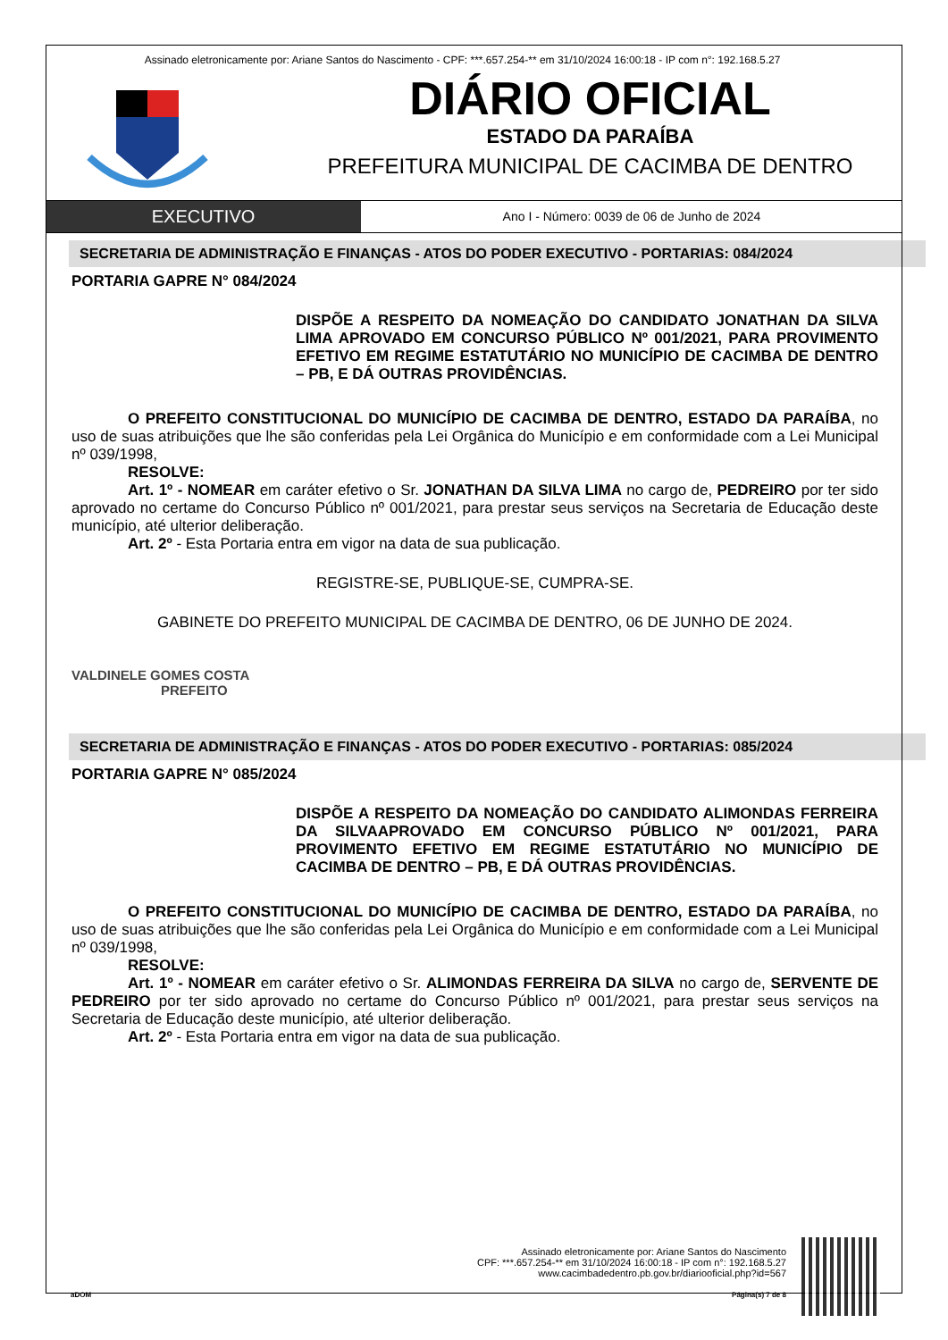Assinado eletronicamente por: Ariane Santos do Nascimento - CPF: ***.657.254-** em 31/10/2024 16:00:18 - IP com n°: 192.168.5.27
DIÁRIO OFICIAL
ESTADO DA PARAÍBA
PREFEITURA MUNICIPAL DE CACIMBA DE DENTRO
EXECUTIVO
Ano I - Número: 0039 de 06 de Junho de 2024
SECRETARIA DE ADMINISTRAÇÃO E FINANÇAS - ATOS DO PODER EXECUTIVO - PORTARIAS: 084/2024
PORTARIA GAPRE N° 084/2024
DISPÕE A RESPEITO DA NOMEAÇÃO DO CANDIDATO JONATHAN DA SILVA LIMA APROVADO EM CONCURSO PÚBLICO Nº 001/2021, PARA PROVIMENTO EFETIVO EM REGIME ESTATUTÁRIO NO MUNICÍPIO DE CACIMBA DE DENTRO – PB, E DÁ OUTRAS PROVIDÊNCIAS.
O PREFEITO CONSTITUCIONAL DO MUNICÍPIO DE CACIMBA DE DENTRO, ESTADO DA PARAÍBA, no uso de suas atribuições que lhe são conferidas pela Lei Orgânica do Município e em conformidade com a Lei Municipal nº 039/1998,
RESOLVE:
Art. 1º - NOMEAR em caráter efetivo o Sr. JONATHAN DA SILVA LIMA no cargo de, PEDREIRO por ter sido aprovado no certame do Concurso Público nº 001/2021, para prestar seus serviços na Secretaria de Educação deste município, até ulterior deliberação.
Art. 2º - Esta Portaria entra em vigor na data de sua publicação.
REGISTRE-SE, PUBLIQUE-SE, CUMPRA-SE.
GABINETE DO PREFEITO MUNICIPAL DE CACIMBA DE DENTRO, 06 DE JUNHO DE 2024.
VALDINELE GOMES COSTA
PREFEITO
SECRETARIA DE ADMINISTRAÇÃO E FINANÇAS - ATOS DO PODER EXECUTIVO - PORTARIAS: 085/2024
PORTARIA GAPRE N° 085/2024
DISPÕE A RESPEITO DA NOMEAÇÃO DO CANDIDATO ALIMONDAS FERREIRA DA SILVAAPROVADO EM CONCURSO PÚBLICO Nº 001/2021, PARA PROVIMENTO EFETIVO EM REGIME ESTATUTÁRIO NO MUNICÍPIO DE CACIMBA DE DENTRO – PB, E DÁ OUTRAS PROVIDÊNCIAS.
O PREFEITO CONSTITUCIONAL DO MUNICÍPIO DE CACIMBA DE DENTRO, ESTADO DA PARAÍBA, no uso de suas atribuições que lhe são conferidas pela Lei Orgânica do Município e em conformidade com a Lei Municipal nº 039/1998,
RESOLVE:
Art. 1º - NOMEAR em caráter efetivo o Sr. ALIMONDAS FERREIRA DA SILVA no cargo de, SERVENTE DE PEDREIRO por ter sido aprovado no certame do Concurso Público nº 001/2021, para prestar seus serviços na Secretaria de Educação deste município, até ulterior deliberação.
Art. 2º - Esta Portaria entra em vigor na data de sua publicação.
Assinado eletronicamente por: Ariane Santos do Nascimento
CPF: ***.657.254-** em 31/10/2024 16:00:18 - IP com n°: 192.168.5.27
www.cacimbadedentro.pb.gov.br/diariooficial.php?id=567
aDOM Página(s) 7 de 8